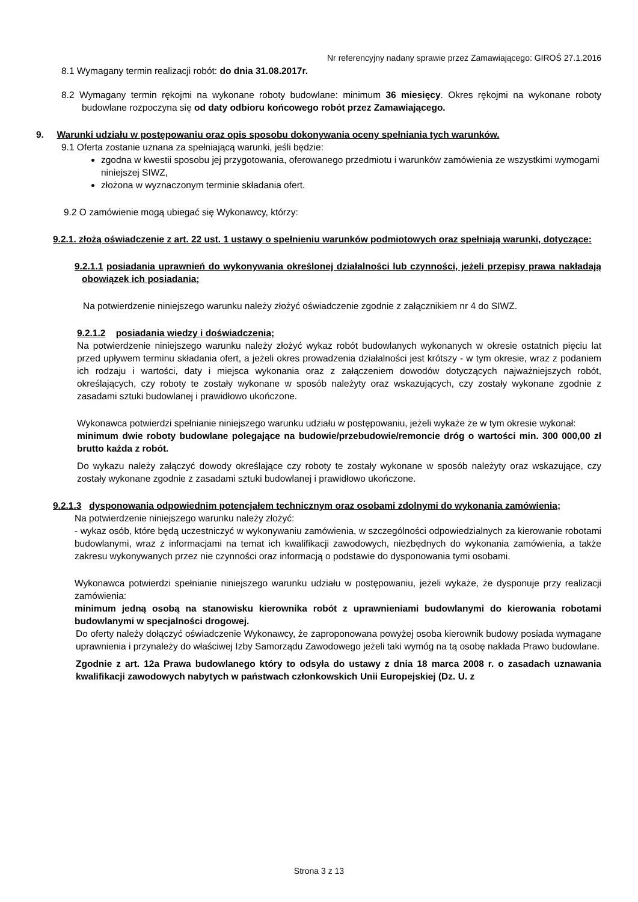Nr referencyjny nadany sprawie przez Zamawiającego: GIROŚ 27.1.2016
8.1 Wymagany termin realizacji robót: do dnia 31.08.2017r.
8.2 Wymagany termin rękojmi na wykonane roboty budowlane: minimum 36 miesięcy. Okres rękojmi na wykonane roboty budowlane rozpoczyna się od daty odbioru końcowego robót przez Zamawiającego.
9. Warunki udziału w postępowaniu oraz opis sposobu dokonywania oceny spełniania tych warunków.
9.1 Oferta zostanie uznana za spełniającą warunki, jeśli będzie:
zgodna w kwestii sposobu jej przygotowania, oferowanego przedmiotu i warunków zamówienia ze wszystkimi wymogami niniejszej SIWZ,
złożona w wyznaczonym terminie składania ofert.
9.2 O zamówienie mogą ubiegać się Wykonawcy, którzy:
9.2.1. złożą oświadczenie z art. 22 ust. 1 ustawy o spełnieniu warunków podmiotowych oraz spełniają warunki, dotyczące:
9.2.1.1 posiadania uprawnień do wykonywania określonej działalności lub czynności, jeżeli przepisy prawa nakładają obowiązek ich posiadania;
Na potwierdzenie niniejszego warunku należy złożyć oświadczenie zgodnie z załącznikiem nr 4 do SIWZ.
9.2.1.2 posiadania wiedzy i doświadczenia;
Na potwierdzenie niniejszego warunku należy złożyć wykaz robót budowlanych wykonanych w okresie ostatnich pięciu lat przed upływem terminu składania ofert, a jeżeli okres prowadzenia działalności jest krótszy - w tym okresie, wraz z podaniem ich rodzaju i wartości, daty i miejsca wykonania oraz z załączeniem dowodów dotyczących najważniejszych robót, określających, czy roboty te zostały wykonane w sposób należyty oraz wskazujących, czy zostały wykonane zgodnie z zasadami sztuki budowlanej i prawidłowo ukończone.
Wykonawca potwierdzi spełnianie niniejszego warunku udziału w postępowaniu, jeżeli wykaże że w tym okresie wykonał:
minimum dwie roboty budowlane polegające na budowie/przebudowie/remoncie dróg o wartości min. 300 000,00 zł brutto każda z robót.
Do wykazu należy załączyć dowody określające czy roboty te zostały wykonane w sposób należyty oraz wskazujące, czy zostały wykonane zgodnie z zasadami sztuki budowlanej i prawidłowo ukończone.
9.2.1.3 dysponowania odpowiednim potencjałem technicznym oraz osobami zdolnymi do wykonania zamówienia;
Na potwierdzenie niniejszego warunku należy złożyć:
- wykaz osób, które będą uczestniczyć w wykonywaniu zamówienia, w szczególności odpowiedzialnych za kierowanie robotami budowlanymi, wraz z informacjami na temat ich kwalifikacji zawodowych, niezbędnych do wykonania zamówienia, a także zakresu wykonywanych przez nie czynności oraz informacją o podstawie do dysponowania tymi osobami.
Wykonawca potwierdzi spełnianie niniejszego warunku udziału w postępowaniu, jeżeli wykaże, że dysponuje przy realizacji zamówienia:
minimum jedną osobą na stanowisku kierownika robót z uprawnieniami budowlanymi do kierowania robotami budowlanymi w specjalności drogowej.
Do oferty należy dołączyć oświadczenie Wykonawcy, że zaproponowana powyżej osoba kierownik budowy posiada wymagane uprawnienia i przynależy do właściwej Izby Samorządu Zawodowego jeżeli taki wymóg na tą osobę nakłada Prawo budowlane.
Zgodnie z art. 12a Prawa budowlanego który to odsyła do ustawy z dnia 18 marca 2008 r. o zasadach uznawania kwalifikacji zawodowych nabytych w państwach członkowskich Unii Europejskiej (Dz. U. z
Strona 3 z 13